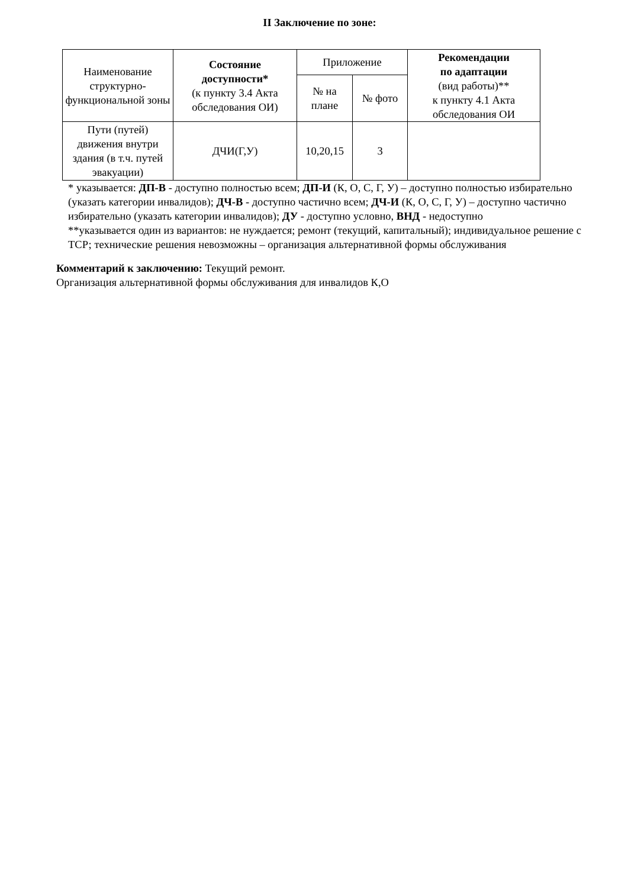II Заключение по зоне:
| Наименование структурно-функциональной зоны | Состояние доступности* (к пункту 3.4 Акта обследования ОИ) | Приложение | | Рекомендации по адаптации (вид работы)** к пункту 4.1 Акта обследования ОИ |
| --- | --- | --- | --- | --- |
| | | № на плане | № фото | |
| Пути (путей) движения внутри здания (в т.ч. путей эвакуации) | ДЧИ(Г,У) | 10,20,15 | 3 | |
* указывается: ДП-В - доступно полностью всем; ДП-И (К, О, С, Г, У) – доступно полностью избирательно (указать категории инвалидов); ДЧ-В - доступно частично всем; ДЧ-И (К, О, С, Г, У) – доступно частично избирательно (указать категории инвалидов); ДУ - доступно условно, ВНД - недоступно
**указывается один из вариантов: не нуждается; ремонт (текущий, капитальный); индивидуальное решение с ТСР; технические решения невозможны – организация альтернативной формы обслуживания
Комментарий к заключению: Текущий ремонт.
Организация альтернативной формы обслуживания для инвалидов К,О